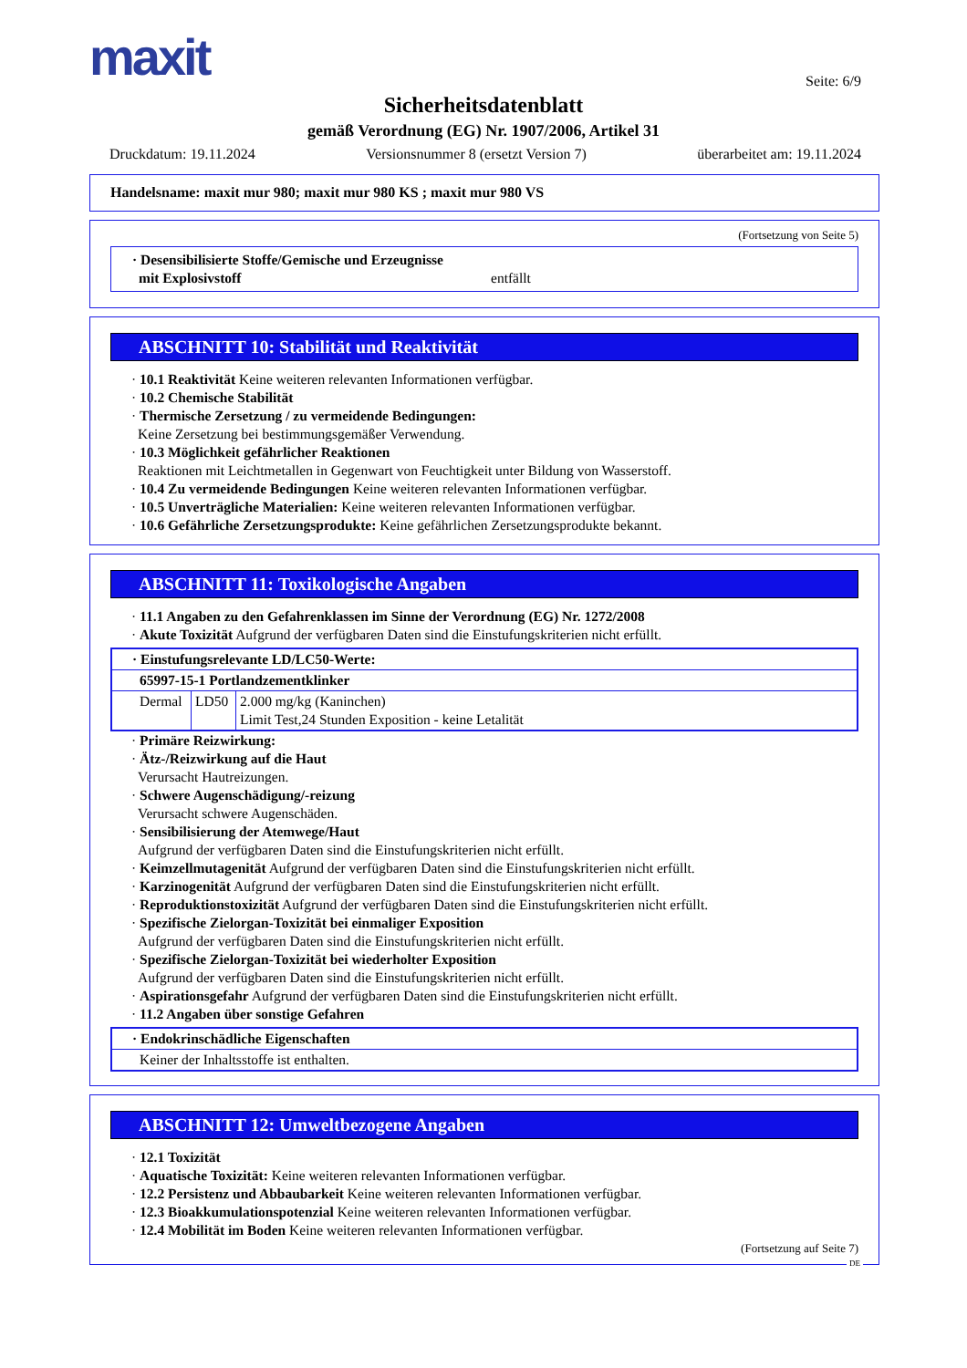maxit Seite: 6/9
Sicherheitsdatenblatt
gemäß Verordnung (EG) Nr. 1907/2006, Artikel 31
Druckdatum: 19.11.2024 Versionsnummer 8 (ersetzt Version 7) überarbeitet am: 19.11.2024
Handelsname: maxit mur 980; maxit mur 980 KS ; maxit mur 980 VS
(Fortsetzung von Seite 5)
· Desensibilisierte Stoffe/Gemische und Erzeugnisse
mit Explosivstoff entfällt
ABSCHNITT 10: Stabilität und Reaktivität
· 10.1 Reaktivität Keine weiteren relevanten Informationen verfügbar.
· 10.2 Chemische Stabilität
· Thermische Zersetzung / zu vermeidende Bedingungen:
Keine Zersetzung bei bestimmungsgemäßer Verwendung.
· 10.3 Möglichkeit gefährlicher Reaktionen
Reaktionen mit Leichtmetallen in Gegenwart von Feuchtigkeit unter Bildung von Wasserstoff.
· 10.4 Zu vermeidende Bedingungen Keine weiteren relevanten Informationen verfügbar.
· 10.5 Unverträgliche Materialien: Keine weiteren relevanten Informationen verfügbar.
· 10.6 Gefährliche Zersetzungsprodukte: Keine gefährlichen Zersetzungsprodukte bekannt.
ABSCHNITT 11: Toxikologische Angaben
· 11.1 Angaben zu den Gefahrenklassen im Sinne der Verordnung (EG) Nr. 1272/2008
· Akute Toxizität Aufgrund der verfügbaren Daten sind die Einstufungskriterien nicht erfüllt.
| · Einstufungsrelevante LD/LC50-Werte: | | |
| 65997-15-1 Portlandzementklinker | | |
| Dermal | LD50 | 2.000 mg/kg (Kaninchen) Limit Test,24 Stunden Exposition - keine Letalität |
· Primäre Reizwirkung:
· Ätz-/Reizwirkung auf die Haut
Verursacht Hautreizungen.
· Schwere Augenschädigung/-reizung
Verursacht schwere Augenschäden.
· Sensibilisierung der Atemwege/Haut
Aufgrund der verfügbaren Daten sind die Einstufungskriterien nicht erfüllt.
· Keimzellmutagenität Aufgrund der verfügbaren Daten sind die Einstufungskriterien nicht erfüllt.
· Karzinogenität Aufgrund der verfügbaren Daten sind die Einstufungskriterien nicht erfüllt.
· Reproduktionstoxizität Aufgrund der verfügbaren Daten sind die Einstufungskriterien nicht erfüllt.
· Spezifische Zielorgan-Toxizität bei einmaliger Exposition
Aufgrund der verfügbaren Daten sind die Einstufungskriterien nicht erfüllt.
· Spezifische Zielorgan-Toxizität bei wiederholter Exposition
Aufgrund der verfügbaren Daten sind die Einstufungskriterien nicht erfüllt.
· Aspirationsgefahr Aufgrund der verfügbaren Daten sind die Einstufungskriterien nicht erfüllt.
· 11.2 Angaben über sonstige Gefahren
| · Endokrinschädliche Eigenschaften |
| Keiner der Inhaltsstoffe ist enthalten. |
ABSCHNITT 12: Umweltbezogene Angaben
· 12.1 Toxizität
· Aquatische Toxizität: Keine weiteren relevanten Informationen verfügbar.
· 12.2 Persistenz und Abbaubarkeit Keine weiteren relevanten Informationen verfügbar.
· 12.3 Bioakkumulationspotenzial Keine weiteren relevanten Informationen verfügbar.
· 12.4 Mobilität im Boden Keine weiteren relevanten Informationen verfügbar.
(Fortsetzung auf Seite 7)
DE